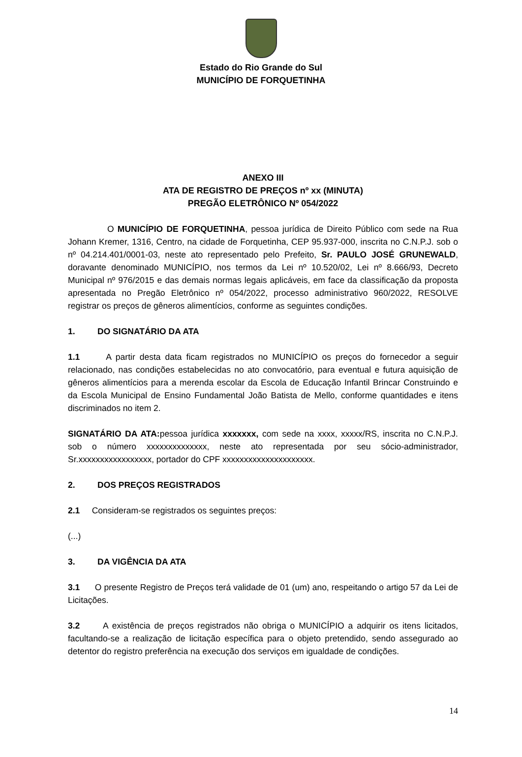Estado do Rio Grande do Sul
MUNICÍPIO DE FORQUETINHA
ANEXO III
ATA DE REGISTRO DE PREÇOS nº xx (MINUTA)
PREGÃO ELETRÔNICO Nº 054/2022
O MUNICÍPIO DE FORQUETINHA, pessoa jurídica de Direito Público com sede na Rua Johann Kremer, 1316, Centro, na cidade de Forquetinha, CEP 95.937-000, inscrita no C.N.P.J. sob o nº 04.214.401/0001-03, neste ato representado pelo Prefeito, Sr. PAULO JOSÉ GRUNEWALD, doravante denominado MUNICÍPIO, nos termos da Lei nº 10.520/02, Lei nº 8.666/93, Decreto Municipal nº 976/2015 e das demais normas legais aplicáveis, em face da classificação da proposta apresentada no Pregão Eletrônico nº 054/2022, processo administrativo 960/2022, RESOLVE registrar os preços de gêneros alimentícios, conforme as seguintes condições.
1. DO SIGNATÁRIO DA ATA
1.1 A partir desta data ficam registrados no MUNICÍPIO os preços do fornecedor a seguir relacionado, nas condições estabelecidas no ato convocatório, para eventual e futura aquisição de gêneros alimentícios para a merenda escolar da Escola de Educação Infantil Brincar Construindo e da Escola Municipal de Ensino Fundamental João Batista de Mello, conforme quantidades e itens discriminados no item 2.
SIGNATÁRIO DA ATA: pessoa jurídica xxxxxxx, com sede na xxxx, xxxxx/RS, inscrita no C.N.P.J. sob o número xxxxxxxxxxxxxx, neste ato representada por seu sócio-administrador, Sr.xxxxxxxxxxxxxxxxx, portador do CPF xxxxxxxxxxxxxxxxxxxxx.
2. DOS PREÇOS REGISTRADOS
2.1 Consideram-se registrados os seguintes preços:
(...)
3. DA VIGÊNCIA DA ATA
3.1 O presente Registro de Preços terá validade de 01 (um) ano, respeitando o artigo 57 da Lei de Licitações.
3.2 A existência de preços registrados não obriga o MUNICÍPIO a adquirir os itens licitados, facultando-se a realização de licitação específica para o objeto pretendido, sendo assegurado ao detentor do registro preferência na execução dos serviços em igualdade de condições.
14